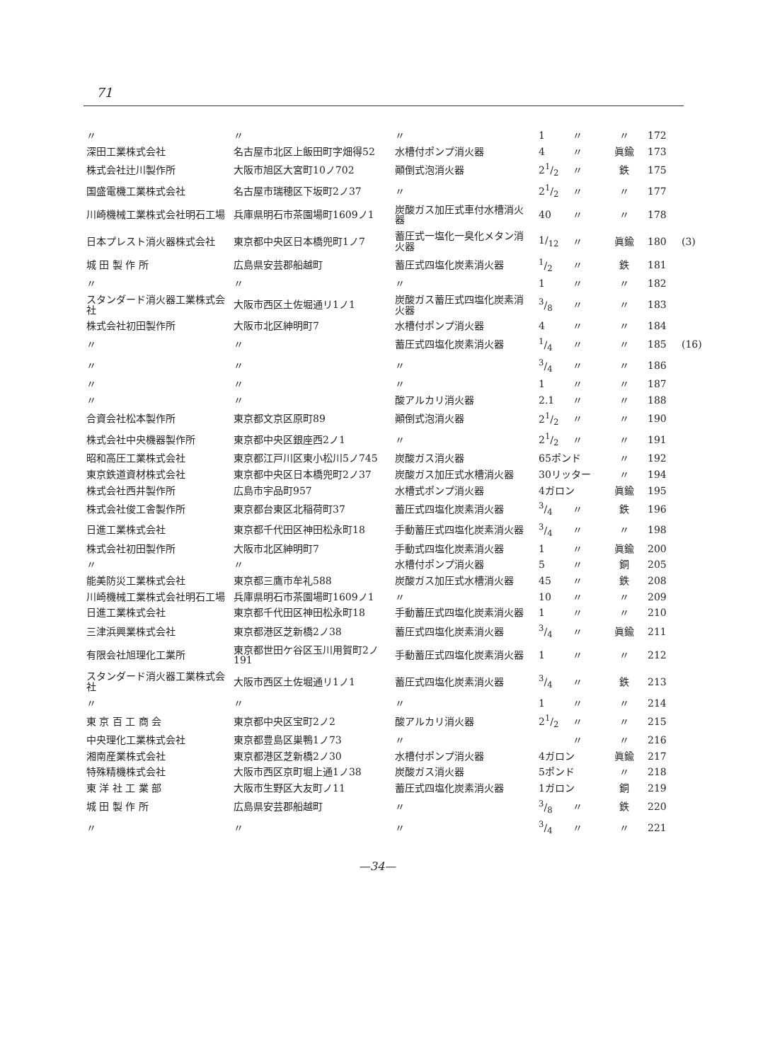71
| 〃 | 〃 | 〃 | 1 | 〃 | 〃 | 172 | |
| 深田工業株式会社 | 名古屋市北区上飯田町字畑得52 | 水槽付ポンプ消火器 | 4 | 〃 | 眞鍮 | 173 | |
| 株式会社辻川製作所 | 大阪市旭区大宮町10ノ702 | 顚倒式泡消火器 | 21/2 | 〃 | 鉄 | 175 | |
| 国盛電機工業株式会社 | 名古屋市瑞穂区下坂町2ノ37 | 〃 | 21/2 | 〃 | 〃 | 177 | |
| 川崎機械工業株式会社明石工場 | 兵庫県明石市茶園場町1609ノ1 | 炭酸ガス加圧式車付水槽消火器 | 40 | 〃 | 〃 | 178 | |
| 日本プレスト消火器株式会社 | 東京都中央区日本橋兜町1ノ7 | 蓄圧式一塩化一臭化メタン消火器 | 1/<sub>12</sub> | 〃 | 眞鍮 | 180 | (3) |
| 城 田 製 作 所 | 広島県安芸郡船越町 | 蓄圧式四塩化炭素消火器 | 1/2 | 〃 | 鉄 | 181 | |
| 〃 | 〃 | 〃 | 1 | 〃 | 〃 | 182 | |
| スタンダード消火器工業株式会社 | 大阪市西区土佐堀通リ1ノ1 | 炭酸ガス蓄圧式四塩化炭素消火器 | 3/8 | 〃 | 〃 | 183 | |
| 株式会社初田製作所 | 大阪市北区紳明町7 | 水槽付ポンプ消火器 | 4 | 〃 | 〃 | 184 | |
| 〃 | 〃 | 蓄圧式四塩化炭素消火器 | 1/4 | 〃 | 〃 | 185 | (16) |
| 〃 | 〃 | 〃 | 3/4 | 〃 | 〃 | 186 | |
| 〃 | 〃 | 〃 | 1 | 〃 | 〃 | 187 | |
| 〃 | 〃 | 酸アルカリ消火器 | 2.1 | 〃 | 〃 | 188 | |
| 合資会社松本製作所 | 東京都文京区原町89 | 顚倒式泡消火器 | 21/2 | 〃 | 〃 | 190 | |
| 株式会社中央機器製作所 | 東京都中央区銀座西2ノ1 | 〃 | 21/2 | 〃 | 〃 | 191 | |
| 昭和高圧工業株式会社 | 東京都江戸川区東小松川5ノ745 | 炭酸ガス消火器 | 65ポンド | | 〃 | 192 | |
| 東京鉄道資材株式会社 | 東京都中央区日本橋兜町2ノ37 | 炭酸ガス加圧式水槽消火器 | 30リッター | | 〃 | 194 | |
| 株式会社西井製作所 | 広島市宇品町957 | 水槽式ポンプ消火器 | 4ガロン | | 眞鍮 | 195 | |
| 株式会社俊工舎製作所 | 東京都台東区北稲荷町37 | 蓄圧式四塩化炭素消火器 | 3/4 | 〃 | 鉄 | 196 | |
| 日進工業株式会社 | 東京都千代田区神田松永町18 | 手動蓄圧式四塩化炭素消火器 | 3/4 | 〃 | 〃 | 198 | |
| 株式会社初田製作所 | 大阪市北区紳明町7 | 手動式四塩化炭素消火器 | 1 | 〃 | 眞鍮 | 200 | |
| 〃 | 〃 | 水槽付ポンプ消火器 | 5 | 〃 | 銅 | 205 | |
| 能美防災工業株式会社 | 東京都三鷹市牟礼588 | 炭酸ガス加圧式水槽消火器 | 45 | 〃 | 鉄 | 208 | |
| 川崎機械工業株式会社明石工場 | 兵庫県明石市茶園場町1609ノ1 | 〃 | 10 | 〃 | 〃 | 209 | |
| 日進工業株式会社 | 東京都千代田区神田松永町18 | 手動蓄圧式四塩化炭素消火器 | 1 | 〃 | 〃 | 210 | |
| 三津浜興業株式会社 | 東京都港区芝新橋2ノ38 | 蓄圧式四塩化炭素消火器 | 3/4 | 〃 | 眞鍮 | 211 | |
| 有限会社旭理化工業所 | 東京都世田ケ谷区玉川用賀町2ノ191 | 手動蓄圧式四塩化炭素消火器 | 1 | 〃 | 〃 | 212 | |
| スタンダード消火器工業株式会社 | 大阪市西区土佐堀通リ1ノ1 | 蓄圧式四塩化炭素消火器 | 3/4 | 〃 | 鉄 | 213 | |
| 〃 | 〃 | 〃 | 1 | 〃 | 〃 | 214 | |
| 東 京 百 工 商 会 | 東京都中央区宝町2ノ2 | 酸アルカリ消火器 | 21/2 | 〃 | 〃 | 215 | |
| 中央理化工業株式会社 | 東京都豊島区巣鴨1ノ73 | 〃 | | 〃 | 〃 | 216 | |
| 湘南産業株式会社 | 東京都港区芝新橋2ノ30 | 水槽付ポンプ消火器 | 4ガロン | | 眞鍮 | 217 | |
| 特殊精機株式会社 | 大阪市西区京町堀上通1ノ38 | 炭酸ガス消火器 | 5ポンド | | 〃 | 218 | |
| 東 洋 社 工 業 部 | 大阪市生野区大友町ノ11 | 蓄圧式四塩化炭素消火器 | 1ガロン | | 銅 | 219 | |
| 城 田 製 作 所 | 広島県安芸郡船越町 | 〃 | 3/8 | 〃 | 鉄 | 220 | |
| 〃 | 〃 | 〃 | 3/4 | 〃 | 〃 | 221 | |
—34—